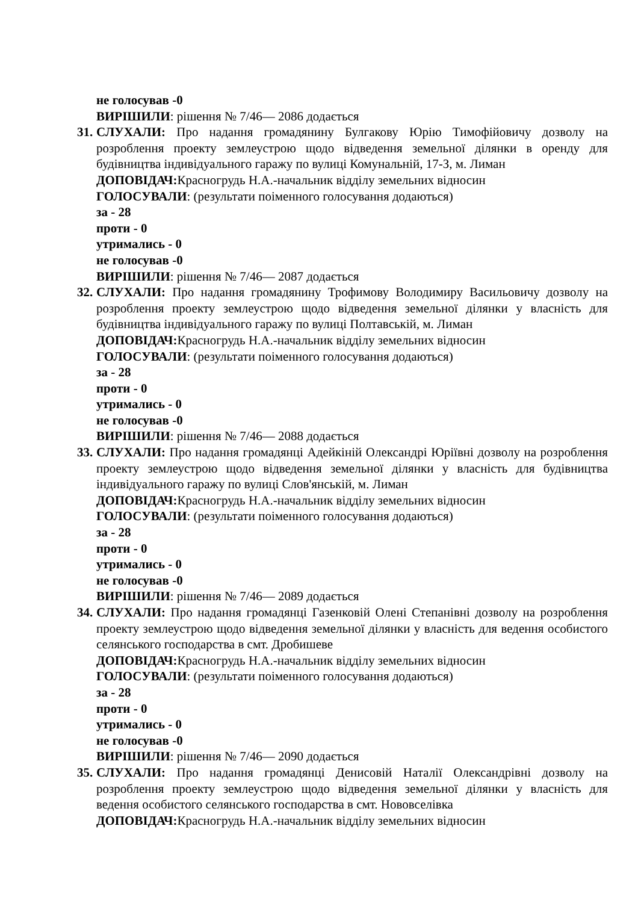не голосував -0
ВИРІШИЛИ: рішення № 7/46— 2086 додається
31.
СЛУХАЛИ: Про надання громадянину Булгакову Юрію Тимофійовичу дозволу на розроблення проекту землеустрою щодо відведення земельної ділянки в оренду для будівництва індивідуального гаражу по вулиці Комунальній, 17-З, м. Лиман
ДОПОВІДАЧ: Красногрудь Н.А.-начальник відділу земельних відносин
ГОЛОСУВАЛИ: (результати поіменного голосування додаються)
за - 28
проти - 0
утримались - 0
не голосував -0
ВИРІШИЛИ: рішення № 7/46— 2087 додається
32.
СЛУХАЛИ: Про надання громадянину Трофимову Володимиру Васильовичу дозволу на розроблення проекту землеустрою щодо відведення земельної ділянки у власність для будівництва індивідуального гаражу по вулиці Полтавській, м. Лиман
ДОПОВІДАЧ: Красногрудь Н.А.-начальник відділу земельних відносин
ГОЛОСУВАЛИ: (результати поіменного голосування додаються)
за - 28
проти - 0
утримались - 0
не голосував -0
ВИРІШИЛИ: рішення № 7/46— 2088 додається
33.
СЛУХАЛИ: Про надання громадянці Адейкіній Олександрі Юріївні дозволу на розроблення проекту землеустрою щодо відведення земельної ділянки у власність для будівництва індивідуального гаражу по вулиці Слов'янській, м. Лиман
ДОПОВІДАЧ: Красногрудь Н.А.-начальник відділу земельних відносин
ГОЛОСУВАЛИ: (результати поіменного голосування додаються)
за - 28
проти - 0
утримались - 0
не голосував -0
ВИРІШИЛИ: рішення № 7/46— 2089 додається
34.
СЛУХАЛИ: Про надання громадянці Газенковій Олені Степанівні дозволу на розроблення проекту землеустрою щодо відведення земельної ділянки у власність для ведення особистого селянського господарства в смт. Дробишеве
ДОПОВІДАЧ: Красногрудь Н.А.-начальник відділу земельних відносин
ГОЛОСУВАЛИ: (результати поіменного голосування додаються)
за - 28
проти - 0
утримались - 0
не голосував -0
ВИРІШИЛИ: рішення № 7/46— 2090 додається
35.
СЛУХАЛИ: Про надання громадянці Денисовій Наталії Олександрівні дозволу на розроблення проекту землеустрою щодо відведення земельної ділянки у власність для ведення особистого селянського господарства в смт. Нововселівка
ДОПОВІДАЧ: Красногрудь Н.А.-начальник відділу земельних відносин